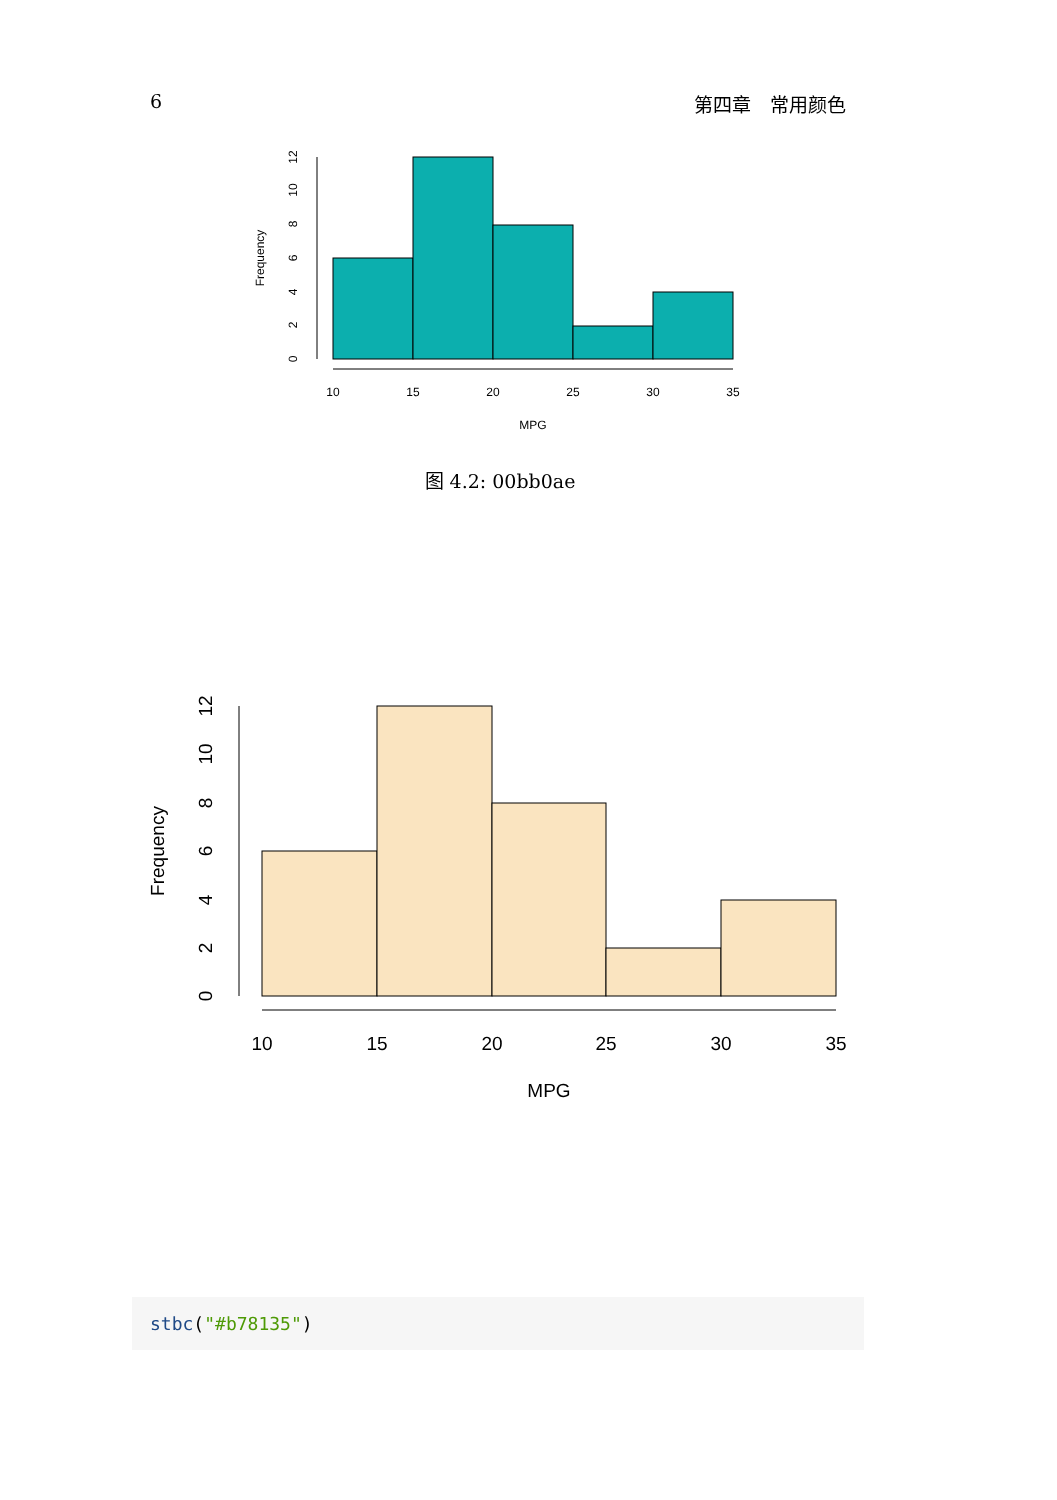6 第四章　常用颜色
10
15
20
25
30
35
MPG
0
2
4
6
8
10
12
Frequency
图 4.2: 00bb0ae
10
15
20
25
30
35
MPG
0
2
4
6
8
10
12
Frequency
stbc("#b78135")